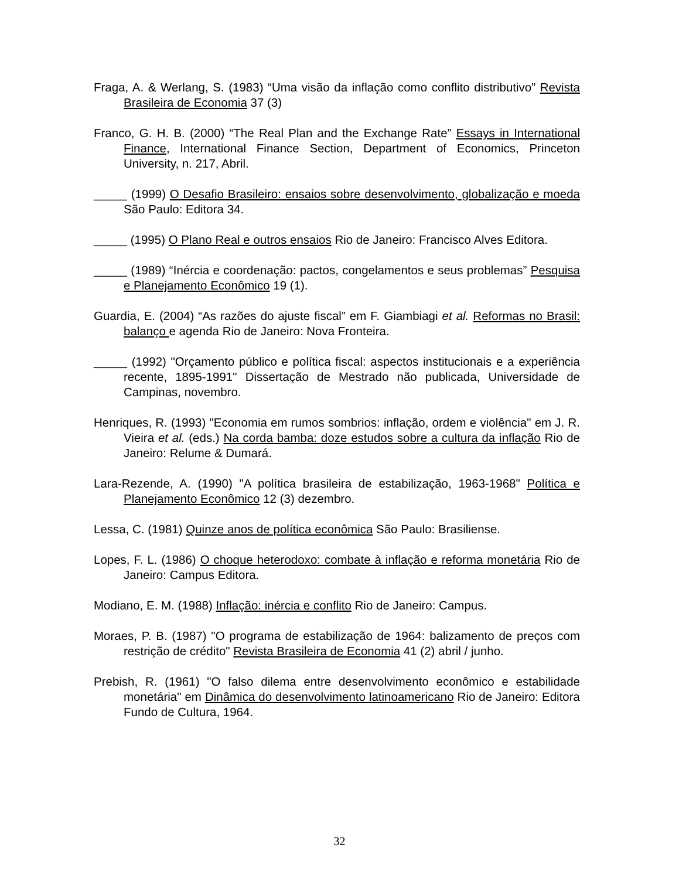Fraga, A. & Werlang, S. (1983) “Uma visão da inflação como conflito distributivo” Revista Brasileira de Economia 37 (3)
Franco, G. H. B. (2000) “The Real Plan and the Exchange Rate” Essays in International Finance, International Finance Section, Department of Economics, Princeton University, n. 217, Abril.
_____ (1999) O Desafio Brasileiro: ensaios sobre desenvolvimento, globalização e moeda São Paulo: Editora 34.
_____ (1995) O Plano Real e outros ensaios Rio de Janeiro: Francisco Alves Editora.
_____ (1989) “Inércia e coordenação: pactos, congelamentos e seus problemas” Pesquisa e Planejamento Econômico 19 (1).
Guardia, E. (2004) “As razões do ajuste fiscal” em F. Giambiagi et al. Reformas no Brasil: balanço e agenda Rio de Janeiro: Nova Fronteira.
_____ (1992) "Orçamento público e política fiscal: aspectos institucionais e a experiência recente, 1895-1991" Dissertação de Mestrado não publicada, Universidade de Campinas, novembro.
Henriques, R. (1993) "Economia em rumos sombrios: inflação, ordem e violência" em J. R. Vieira et al. (eds.) Na corda bamba: doze estudos sobre a cultura da inflação Rio de Janeiro: Relume & Dumará.
Lara-Rezende, A. (1990) "A política brasileira de estabilização, 1963-1968" Política e Planejamento Econômico 12 (3) dezembro.
Lessa, C. (1981) Quinze anos de política econômica São Paulo: Brasiliense.
Lopes, F. L. (1986) O choque heterodoxo: combate à inflação e reforma monetária Rio de Janeiro: Campus Editora.
Modiano, E. M. (1988) Inflação: inércia e conflito Rio de Janeiro: Campus.
Moraes, P. B. (1987) "O programa de estabilização de 1964: balizamento de preços com restrição de crédito" Revista Brasileira de Economia 41 (2) abril / junho.
Prebish, R. (1961) "O falso dilema entre desenvolvimento econômico e estabilidade monetária" em Dinâmica do desenvolvimento latinoamericano Rio de Janeiro: Editora Fundo de Cultura, 1964.
32